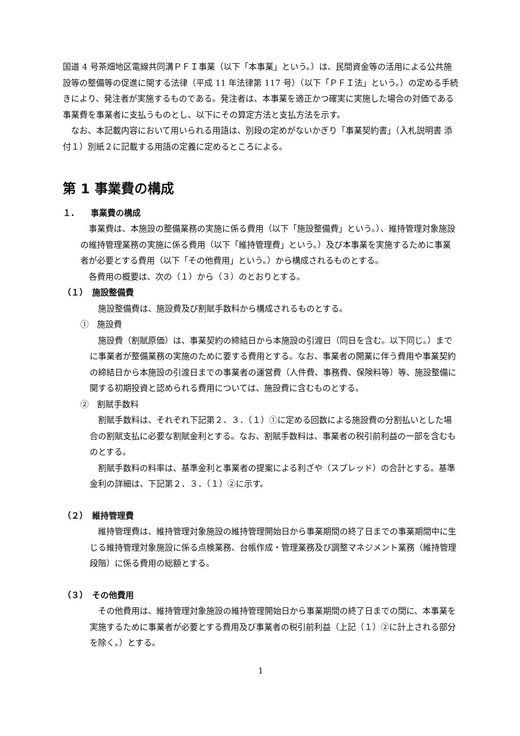国道 4 号茶畑地区電線共同溝ＰＦＩ事業（以下「本事業」という。）は、民間資金等の活用による公共施設等の整備等の促進に関する法律（平成 11 年法律第 117 号）（以下「ＰＦＩ法」という。）の定める手続きにより、発注者が実施するものである。発注者は、本事業を適正かつ確実に実施した場合の対価である事業費を事業者に支払うものとし、以下にその算定方法と支払方法を示す。
なお、本記載内容において用いられる用語は、別段の定めがないかぎり「事業契約書」（入札説明書 添付１）別紙２に記載する用語の定義に定めるところによる。
第 1 事業費の構成
１.　　事業費の構成
事業費は、本施設の整備業務の実施に係る費用（以下「施設整備費」という。）、維持管理対象施設の維持管理業務の実施に係る費用（以下「維持管理費」という。）及び本事業を実施するために事業者が必要とする費用（以下「その他費用」という。）から構成されるものとする。
各費用の概要は、次の（１）から（３）のとおりとする。
（１）　施設整備費
施設整備費は、施設費及び割賦手数料から構成されるものとする。
①　施設費
施設費（割賦原価）は、事業契約の締結日から本施設の引渡日（同日を含む。以下同じ。）までに事業者が整備業務の実施のために要する費用とする。なお、事業者の開業に伴う費用や事業契約の締結日から本施設の引渡日までの事業者の運営費（人件費、事務費、保険料等）等、施設整備に関する初期投資と認められる費用については、施設費に含むものとする。
②　割賦手数料
割賦手数料は、それぞれ下記第２．３．（１）①に定める回数による施設費の分割払いとした場合の割賦支払に必要な割賦金利とする。なお、割賦手数料は、事業者の税引前利益の一部を含むものとする。
割賦手数料の料率は、基準金利と事業者の提案による利ざや（スプレッド）の合計とする。基準金利の詳細は、下記第２．３．（１）②に示す。
（２）　維持管理費
維持管理費は、維持管理対象施設の維持管理開始日から事業期間の終了日までの事業期間中に生じる維持管理対象施設に係る点検業務、台帳作成・管理業務及び調整マネジメント業務（維持管理段階）に係る費用の総額とする。
（３）　その他費用
その他費用は、維持管理対象施設の維持管理開始日から事業期間の終了日までの間に、本事業を実施するために事業者が必要とする費用及び事業者の税引前利益（上記（１）②に計上される部分を除く。）とする。
1